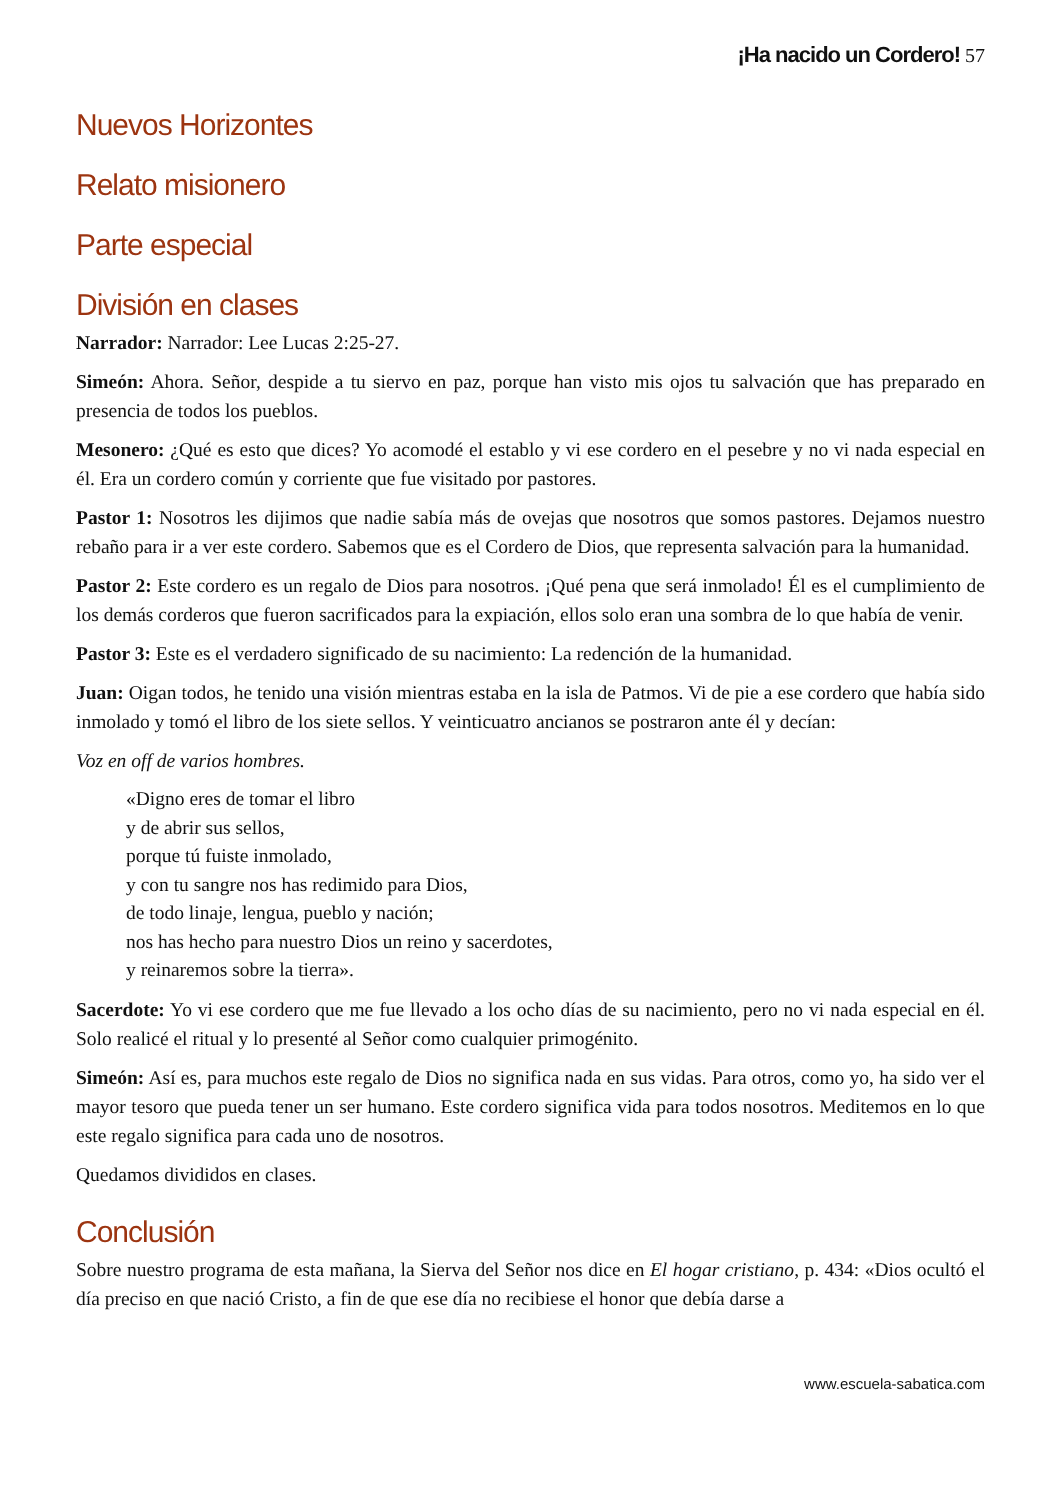¡Ha nacido un Cordero! 57
Nuevos Horizontes
Relato misionero
Parte especial
División en clases
Narrador: Narrador: Lee Lucas 2:25-27.
Simeón: Ahora. Señor, despide a tu siervo en paz, porque han visto mis ojos tu salvación que has preparado en presencia de todos los pueblos.
Mesonero: ¿Qué es esto que dices? Yo acomodé el establo y vi ese cordero en el pesebre y no vi nada especial en él. Era un cordero común y corriente que fue visitado por pastores.
Pastor 1: Nosotros les dijimos que nadie sabía más de ovejas que nosotros que somos pastores. Dejamos nuestro rebaño para ir a ver este cordero. Sabemos que es el Cordero de Dios, que representa salvación para la humanidad.
Pastor 2: Este cordero es un regalo de Dios para nosotros. ¡Qué pena que será inmolado! Él es el cumplimiento de los demás corderos que fueron sacrificados para la expiación, ellos solo eran una sombra de lo que había de venir.
Pastor 3: Este es el verdadero significado de su nacimiento: La redención de la humanidad.
Juan: Oigan todos, he tenido una visión mientras estaba en la isla de Patmos. Vi de pie a ese cordero que había sido inmolado y tomó el libro de los siete sellos. Y veinticuatro ancianos se postraron ante él y decían:
Voz en off de varios hombres.
«Digno eres de tomar el libro
y de abrir sus sellos,
porque tú fuiste inmolado,
y con tu sangre nos has redimido para Dios,
de todo linaje, lengua, pueblo y nación;
nos has hecho para nuestro Dios un reino y sacerdotes,
y reinaremos sobre la tierra».
Sacerdote: Yo vi ese cordero que me fue llevado a los ocho días de su nacimiento, pero no vi nada especial en él. Solo realicé el ritual y lo presenté al Señor como cualquier primogénito.
Simeón: Así es, para muchos este regalo de Dios no significa nada en sus vidas. Para otros, como yo, ha sido ver el mayor tesoro que pueda tener un ser humano. Este cordero significa vida para todos nosotros. Meditemos en lo que este regalo significa para cada uno de nosotros.
Quedamos divididos en clases.
Conclusión
Sobre nuestro programa de esta mañana, la Sierva del Señor nos dice en El hogar cristiano, p. 434: «Dios ocultó el día preciso en que nació Cristo, a fin de que ese día no recibiese el honor que debía darse a
www.escuela-sabatica.com